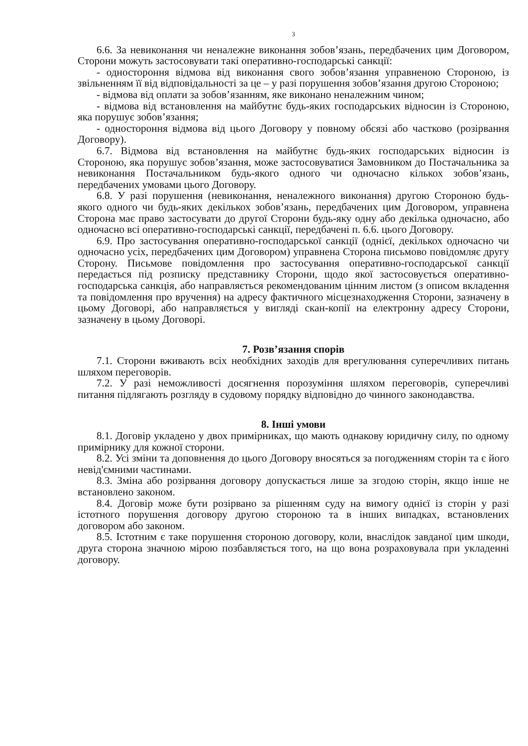3
6.6. За невиконання чи неналежне виконання зобов’язань, передбачених цим Договором, Сторони можуть застосовувати такі оперативно-господарські санкції:
- одностороння відмова від виконання свого зобов’язання управненою Стороною, із звільненням її від відповідальності за це – у разі порушення зобов’язання другою Стороною;
- відмова від оплати за зобов’язанням, яке виконано неналежним чином;
- відмова від встановлення на майбутнє будь-яких господарських відносин із Стороною, яка порушує зобов’язання;
- одностороння відмова від цього Договору у повному обсязі або частково (розірвання Договору).
6.7. Відмова від встановлення на майбутнє будь-яких господарських відносин із Стороною, яка порушує зобов’язання, може застосовуватися Замовником до Постачальника за невиконання Постачальником будь-якого одного чи одночасно кількох зобов’язань, передбачених умовами цього Договору.
6.8. У разі порушення (невиконання, неналежного виконання) другою Стороною будь-якого одного чи будь-яких декількох зобов’язань, передбачених цим Договором, управнена Сторона має право застосувати до другої Сторони будь-яку одну або декілька одночасно, або одночасно всі оперативно-господарські санкції, передбачені п. 6.6. цього Договору.
6.9. Про застосування оперативно-господарської санкції (однієї, декількох одночасно чи одночасно усіх, передбачених цим Договором) управнена Сторона письмово повідомляє другу Сторону. Письмове повідомлення про застосування оперативно-господарської санкції передається під розписку представнику Сторони, щодо якої застосовується оперативно-господарська санкція, або направляється рекомендованим цінним листом (з описом вкладення та повідомлення про вручення) на адресу фактичного місцезнаходження Сторони, зазначену в цьому Договорі, або направляється у вигляді скан-копії на електронну адресу Сторони, зазначену в цьому Договорі.
7. Розв’язання спорів
7.1. Сторони вживають всіх необхідних заходів для врегулювання суперечливих питань шляхом переговорів.
7.2. У разі неможливості досягнення порозуміння шляхом переговорів, суперечливі питання підлягають розгляду в судовому порядку відповідно до чинного законодавства.
8. Інші умови
8.1. Договір укладено у двох примірниках, що мають однакову юридичну силу, по одному примірнику для кожної сторони.
8.2. Усі зміни та доповнення до цього Договору вносяться за погодженням сторін та є його невід'ємними частинами.
8.3. Зміна або розірвання договору допускається лише за згодою сторін, якщо інше не встановлено законом.
8.4. Договір може бути розірвано за рішенням суду на вимогу однієї із сторін у разі істотного порушення договору другою стороною та в інших випадках, встановлених договором або законом.
8.5. Істотним є таке порушення стороною договору, коли, внаслідок завданої цим шкоди, друга сторона значною мірою позбавляється того, на що вона розраховувала при укладенні договору.